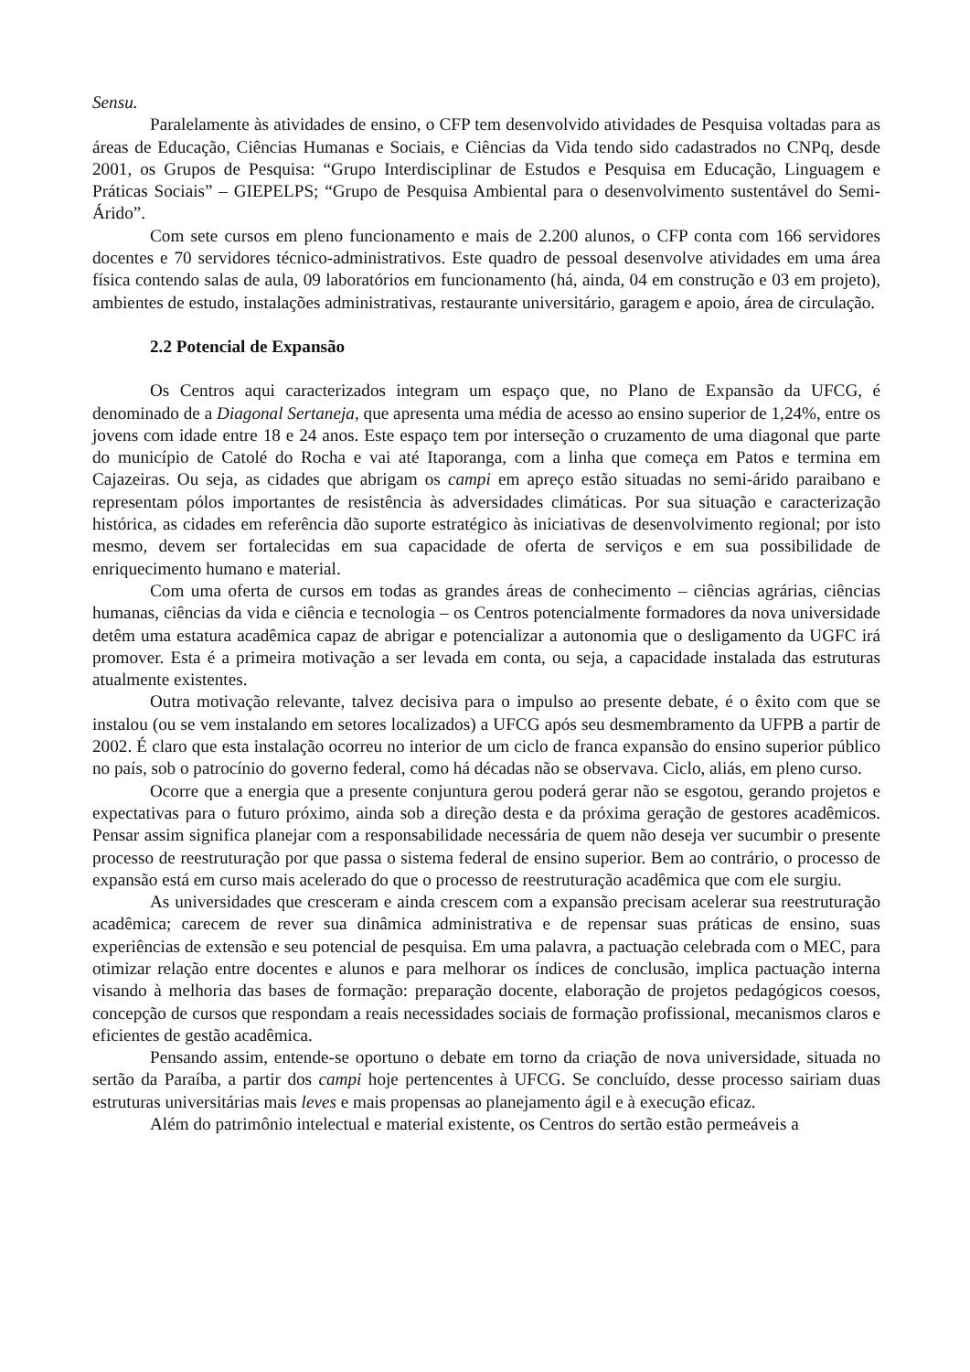Sensu.
Paralelamente às atividades de ensino, o CFP tem desenvolvido atividades de Pesquisa voltadas para as áreas de Educação, Ciências Humanas e Sociais, e Ciências da Vida tendo sido cadastrados no CNPq, desde 2001, os Grupos de Pesquisa: “Grupo Interdisciplinar de Estudos e Pesquisa em Educação, Linguagem e Práticas Sociais” – GIEPELPS; “Grupo de Pesquisa Ambiental para o desenvolvimento sustentável do Semi-Árido”.
Com sete cursos em pleno funcionamento e mais de 2.200 alunos, o CFP conta com 166 servidores docentes e 70 servidores técnico-administrativos. Este quadro de pessoal desenvolve atividades em uma área física contendo salas de aula, 09 laboratórios em funcionamento (há, ainda, 04 em construção e 03 em projeto), ambientes de estudo, instalações administrativas, restaurante universitário, garagem e apoio, área de circulação.
2.2 Potencial de Expansão
Os Centros aqui caracterizados integram um espaço que, no Plano de Expansão da UFCG, é denominado de a Diagonal Sertaneja, que apresenta uma média de acesso ao ensino superior de 1,24%, entre os jovens com idade entre 18 e 24 anos. Este espaço tem por interseção o cruzamento de uma diagonal que parte do município de Catolé do Rocha e vai até Itaporanga, com a linha que começa em Patos e termina em Cajazeiras. Ou seja, as cidades que abrigam os campi em apreço estão situadas no semi-árido paraibano e representam pólos importantes de resistência às adversidades climáticas. Por sua situação e caracterização histórica, as cidades em referência dão suporte estratégico às iniciativas de desenvolvimento regional; por isto mesmo, devem ser fortalecidas em sua capacidade de oferta de serviços e em sua possibilidade de enriquecimento humano e material.
Com uma oferta de cursos em todas as grandes áreas de conhecimento – ciências agrárias, ciências humanas, ciências da vida e ciência e tecnologia – os Centros potencialmente formadores da nova universidade detêm uma estatura acadêmica capaz de abrigar e potencializar a autonomia que o desligamento da UGFC irá promover. Esta é a primeira motivação a ser levada em conta, ou seja, a capacidade instalada das estruturas atualmente existentes.
Outra motivação relevante, talvez decisiva para o impulso ao presente debate, é o êxito com que se instalou (ou se vem instalando em setores localizados) a UFCG após seu desmembramento da UFPB a partir de 2002. É claro que esta instalação ocorreu no interior de um ciclo de franca expansão do ensino superior público no país, sob o patrocínio do governo federal, como há décadas não se observava. Ciclo, aliás, em pleno curso.
Ocorre que a energia que a presente conjuntura gerou poderá gerar não se esgotou, gerando projetos e expectativas para o futuro próximo, ainda sob a direção desta e da próxima geração de gestores acadêmicos. Pensar assim significa planejar com a responsabilidade necessária de quem não deseja ver sucumbir o presente processo de reestruturação por que passa o sistema federal de ensino superior. Bem ao contrário, o processo de expansão está em curso mais acelerado do que o processo de reestruturação acadêmica que com ele surgiu.
As universidades que cresceram e ainda crescem com a expansão precisam acelerar sua reestruturação acadêmica; carecem de rever sua dinâmica administrativa e de repensar suas práticas de ensino, suas experiências de extensão e seu potencial de pesquisa. Em uma palavra, a pactuação celebrada com o MEC, para otimizar relação entre docentes e alunos e para melhorar os índices de conclusão, implica pactuação interna visando à melhoria das bases de formação: preparação docente, elaboração de projetos pedagógicos coesos, concepção de cursos que respondam a reais necessidades sociais de formação profissional, mecanismos claros e eficientes de gestão acadêmica.
Pensando assim, entende-se oportuno o debate em torno da criação de nova universidade, situada no sertão da Paraíba, a partir dos campi hoje pertencentes à UFCG. Se concluído, desse processo sairiam duas estruturas universitárias mais leves e mais propensas ao planejamento ágil e à execução eficaz.
Além do patrimônio intelectual e material existente, os Centros do sertão estão permeáveis a